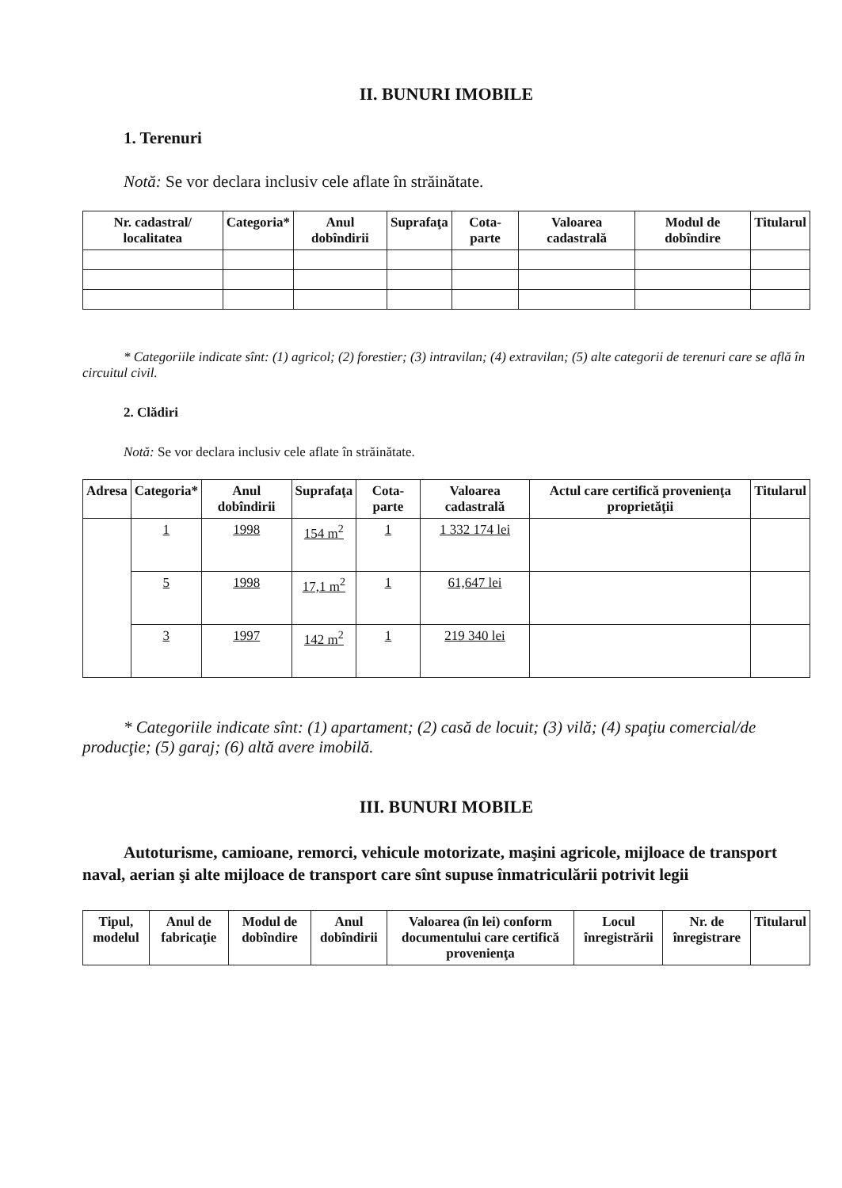II. BUNURI IMOBILE
1. Terenuri
Notă: Se vor declara inclusiv cele aflate în străinătate.
| Nr. cadastral/ localitatea | Categoria* | Anul dobîndirii | Suprafaţa | Cota-parte | Valoarea cadastrală | Modul de dobîndire | Titularul |
| --- | --- | --- | --- | --- | --- | --- | --- |
* Categoriile indicate sînt: (1) agricol; (2) forestier; (3) intravilan; (4) extravilan; (5) alte categorii de terenuri care se află în circuitul civil.
2. Clădiri
Notă: Se vor declara inclusiv cele aflate în străinătate.
| Adresa | Categoria* | Anul dobîndirii | Suprafaţa | Cota-parte | Valoarea cadastrală | Actul care certifică provenienţa proprietăţii | Titularul |
| --- | --- | --- | --- | --- | --- | --- | --- |
| | 1 | 1998 | 154 m<sup>2</sup> | 1 | 1 332 174 lei | | |
| | 5 | 1998 | 17,1 m<sup>2</sup> | 1 | 61,647 lei | | |
| | 3 | 1997 | 142 m<sup>2</sup> | 1 | 219 340 lei | | |
* Categoriile indicate sînt: (1) apartament; (2) casă de locuit; (3) vilă; (4) spaţiu comercial/de producţie; (5) garaj; (6) altă avere imobilă.
III. BUNURI MOBILE
Autoturisme, camioane, remorci, vehicule motorizate, maşini agricole, mijloace de transport naval, aerian şi alte mijloace de transport care sînt supuse înmatriculării potrivit legii
| Tipul, modelul | Anul de fabricaţie | Modul de dobîndire | Anul dobîndirii | Valoarea (în lei) conform documentului care certifică provenienţa | Locul înregistrării | Nr. de înregistrare | Titularul |
| --- | --- | --- | --- | --- | --- | --- | --- |